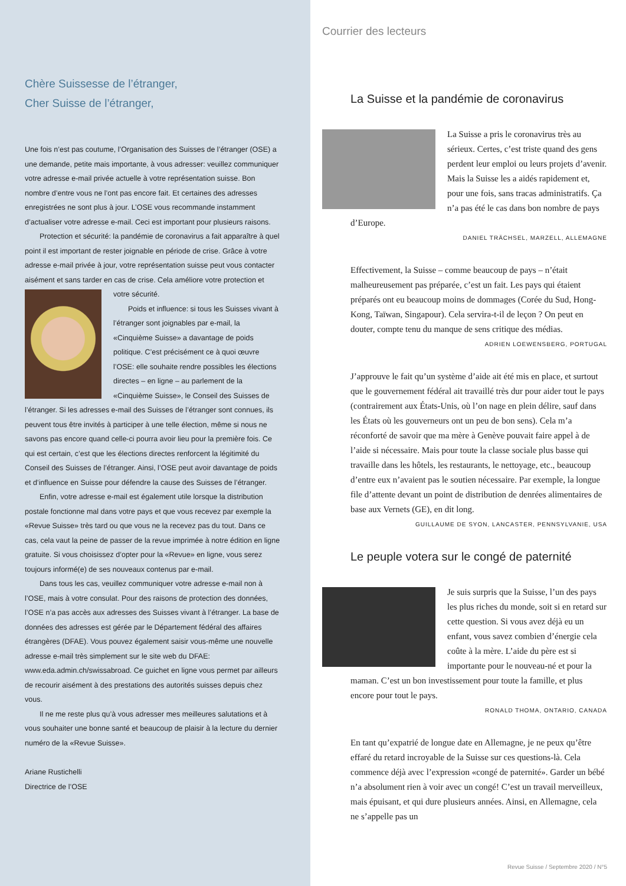Chère Suissesse de l’étranger,
Cher Suisse de l’étranger,
Une fois n’est pas coutume, l’Organisation des Suisses de l’étranger (OSE) a une demande, petite mais importante, à vous adresser: veuillez communiquer votre adresse e-mail privée actuelle à votre représentation suisse. Bon nombre d’entre vous ne l’ont pas encore fait. Et certaines des adresses enregistrées ne sont plus à jour. L’OSE vous recommande instamment d’actualiser votre adresse e-mail. Ceci est important pour plusieurs raisons.
Protection et sécurité: la pandémie de coronavirus a fait apparaître à quel point il est important de rester joignable en période de crise. Grâce à votre adresse e-mail privée à jour, votre représentation suisse peut vous contacter aisément et sans tarder en cas de crise. Cela améliore votre protection et votre sécurité.
Poids et influence: si tous les Suisses vivant à l’étranger sont joignables par e-mail, la «Cinquième Suisse» a davantage de poids politique. C’est précisément ce à quoi œuvre l’OSE: elle souhaite rendre possibles les élections directes – en ligne – au parlement de la «Cinquième Suisse», le Conseil des Suisses de l’étranger. Si les adresses e-mail des Suisses de l’étranger sont connues, ils peuvent tous être invités à participer à une telle élection, même si nous ne savons pas encore quand celle-ci pourra avoir lieu pour la première fois. Ce qui est certain, c’est que les élections directes renforcent la légitimité du Conseil des Suisses de l’étranger. Ainsi, l’OSE peut avoir davantage de poids et d’influence en Suisse pour défendre la cause des Suisses de l’étranger.
Enfin, votre adresse e-mail est également utile lorsque la distribution postale fonctionne mal dans votre pays et que vous recevez par exemple la «Revue Suisse» très tard ou que vous ne la recevez pas du tout. Dans ce cas, cela vaut la peine de passer de la revue imprimée à notre édition en ligne gratuite. Si vous choisissez d’opter pour la «Revue» en ligne, vous serez toujours informé(e) de ses nouveaux contenus par e-mail.
Dans tous les cas, veuillez communiquer votre adresse e-mail non à l’OSE, mais à votre consulat. Pour des raisons de protection des données, l’OSE n’a pas accès aux adresses des Suisses vivant à l’étranger. La base de données des adresses est gérée par le Département fédéral des affaires étrangères (DFAE). Vous pouvez également saisir vous-même une nouvelle adresse e-mail très simplement sur le site web du DFAE: www.eda.admin.ch/swissabroad. Ce guichet en ligne vous permet par ailleurs de recourir aisément à des prestations des autorités suisses depuis chez vous.
Il ne me reste plus qu’à vous adresser mes meilleures salutations et à vous souhaiter une bonne santé et beaucoup de plaisir à la lecture du dernier numéro de la «Revue Suisse».
Ariane Rustichelli
Directrice de l’OSE
Courrier des lecteurs
La Suisse et la pandémie de coronavirus
La Suisse a pris le coronavirus très au sérieux. Certes, c’est triste quand des gens perdent leur emploi ou leurs projets d’avenir. Mais la Suisse les a aidés rapidement et, pour une fois, sans tracas administratifs. Ça n’a pas été le cas dans bon nombre de pays d’Europe.
DANIEL TRÄCHSEL, MARZELL, ALLEMAGNE
Effectivement, la Suisse – comme beaucoup de pays – n’était malheureusement pas préparée, c’est un fait. Les pays qui étaient préparés ont eu beaucoup moins de dommages (Corée du Sud, Hong-Kong, Taïwan, Singapour). Cela servira-t-il de leçon ? On peut en douter, compte tenu du manque de sens critique des médias.
ADRIEN LOEWENSBERG, PORTUGAL
J’approuve le fait qu’un système d’aide ait été mis en place, et surtout que le gouvernement fédéral ait travaillé très dur pour aider tout le pays (contrairement aux États-Unis, où l’on nage en plein délire, sauf dans les États où les gouverneurs ont un peu de bon sens). Cela m’a réconforté de savoir que ma mère à Genève pouvait faire appel à de l’aide si nécessaire. Mais pour toute la classe sociale plus basse qui travaille dans les hôtels, les restaurants, le nettoyage, etc., beaucoup d’entre eux n’avaient pas le soutien nécessaire. Par exemple, la longue file d’attente devant un point de distribution de denrées alimentaires de base aux Vernets (GE), en dit long.
GUILLAUME DE SYON, LANCASTER, PENNSYLVANIE, USA
Le peuple votera sur le congé de paternité
Je suis surpris que la Suisse, l’un des pays les plus riches du monde, soit si en retard sur cette question. Si vous avez déjà eu un enfant, vous savez combien d’énergie cela coûte à la mère. L’aide du père est si importante pour le nouveau-né et pour la maman. C’est un bon investissement pour toute la famille, et plus encore pour tout le pays.
RONALD THOMA, ONTARIO, CANADA
En tant qu’expatrié de longue date en Allemagne, je ne peux qu’être effaré du retard incroyable de la Suisse sur ces questions-là. Cela commence déjà avec l’expression «congé de paternité». Garder un bébé n’a absolument rien à voir avec un congé! C’est un travail merveilleux, mais épuisant, et qui dure plusieurs années. Ainsi, en Allemagne, cela ne s’appelle pas un
Revue Suisse / Septembre 2020 / N°5